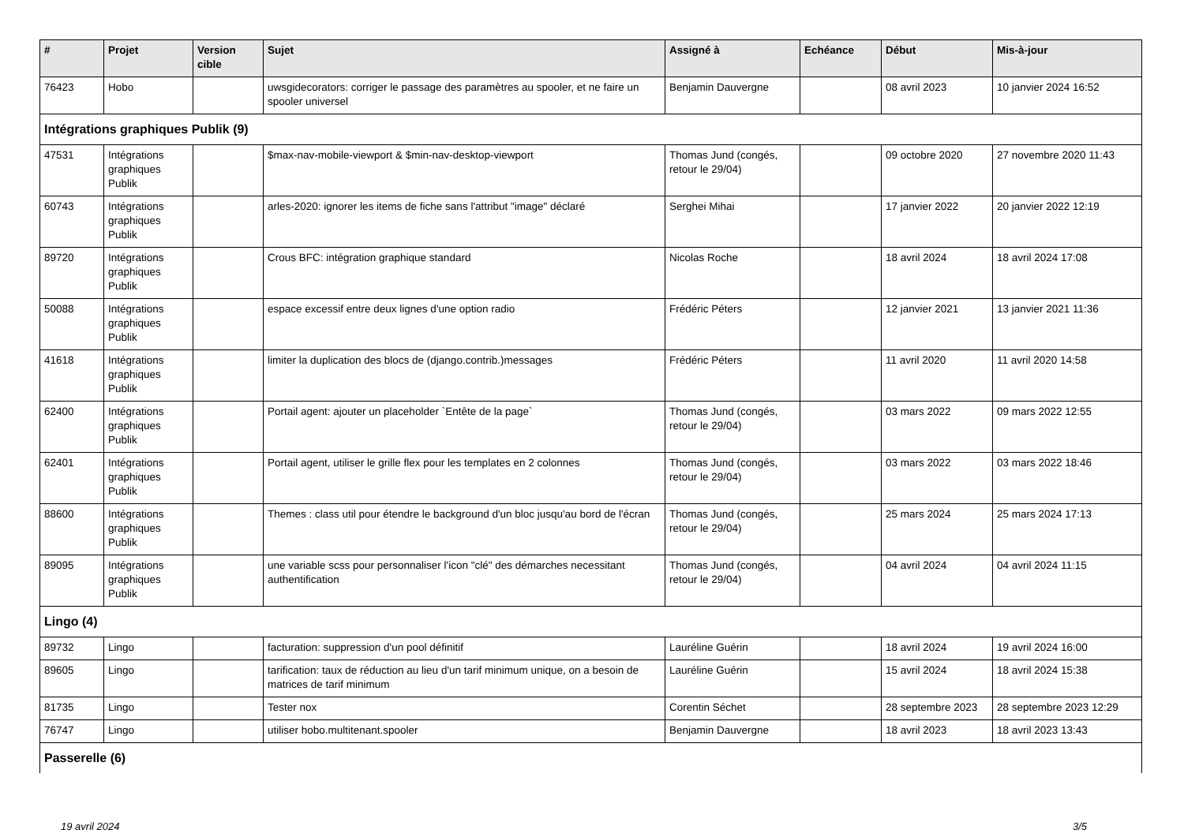| # | Projet | Version cible | Sujet | Assigné à | Echéance | Début | Mis-à-jour |
| --- | --- | --- | --- | --- | --- | --- | --- |
| 76423 | Hobo | | uwsgidecorators: corriger le passage des paramètres au spooler, et ne faire un spooler universel | Benjamin Dauvergne | | 08 avril 2023 | 10 janvier 2024 16:52 |
| Intégrations graphiques Publik (9) | | | | | | | |
| 47531 | Intégrations graphiques Publik | | $max-nav-mobile-viewport & $min-nav-desktop-viewport | Thomas Jund (congés, retour le 29/04) | | 09 octobre 2020 | 27 novembre 2020 11:43 |
| 60743 | Intégrations graphiques Publik | | arles-2020: ignorer les items de fiche sans l'attribut "image" déclaré | Serghei Mihai | | 17 janvier 2022 | 20 janvier 2022 12:19 |
| 89720 | Intégrations graphiques Publik | | Crous BFC: intégration graphique standard | Nicolas Roche | | 18 avril 2024 | 18 avril 2024 17:08 |
| 50088 | Intégrations graphiques Publik | | espace excessif entre deux lignes d'une option radio | Frédéric Péters | | 12 janvier 2021 | 13 janvier 2021 11:36 |
| 41618 | Intégrations graphiques Publik | | limiter la duplication des blocs de (django.contrib.)messages | Frédéric Péters | | 11 avril 2020 | 11 avril 2020 14:58 |
| 62400 | Intégrations graphiques Publik | | Portail agent: ajouter un placeholder `Entête de la page` | Thomas Jund (congés, retour le 29/04) | | 03 mars 2022 | 09 mars 2022 12:55 |
| 62401 | Intégrations graphiques Publik | | Portail agent, utiliser le grille flex pour les templates en 2 colonnes | Thomas Jund (congés, retour le 29/04) | | 03 mars 2022 | 03 mars 2022 18:46 |
| 88600 | Intégrations graphiques Publik | | Themes : class util pour étendre le background d'un bloc jusqu'au bord de l'écran | Thomas Jund (congés, retour le 29/04) | | 25 mars 2024 | 25 mars 2024 17:13 |
| 89095 | Intégrations graphiques Publik | | une variable scss pour personnaliser l'icon "clé" des démarches necessitant authentification | Thomas Jund (congés, retour le 29/04) | | 04 avril 2024 | 04 avril 2024 11:15 |
| Lingo (4) | | | | | | | |
| 89732 | Lingo | | facturation: suppression d'un pool définitif | Lauréline Guérin | | 18 avril 2024 | 19 avril 2024 16:00 |
| 89605 | Lingo | | tarification: taux de réduction au lieu d'un tarif minimum unique, on a besoin de matrices de tarif minimum | Lauréline Guérin | | 15 avril 2024 | 18 avril 2024 15:38 |
| 81735 | Lingo | | Tester nox | Corentin Séchet | | 28 septembre 2023 | 28 septembre 2023 12:29 |
| 76747 | Lingo | | utiliser hobo.multitenant.spooler | Benjamin Dauvergne | | 18 avril 2023 | 18 avril 2023 13:43 |
| Passerelle (6) | | | | | | | |
19 avril 2024 3/5